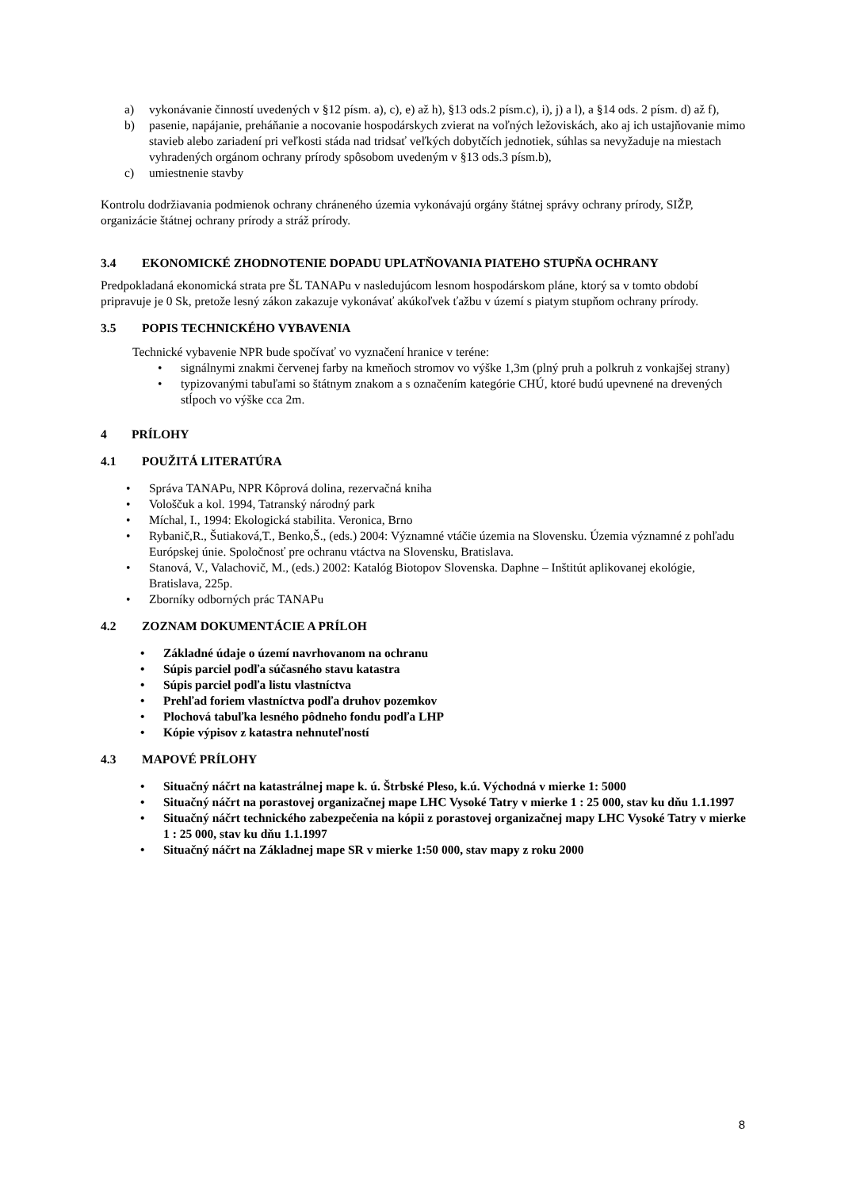a) vykonávanie činností uvedených v §12 písm. a), c), e) až h), §13 ods.2 písm.c), i), j) a l), a §14 ods. 2 písm. d) až f),
b) pasenie, napájanie, preháňanie a nocovanie hospodárskych zvierat na voľných ležoviskách, ako aj ich ustajňovanie mimo stavieb alebo zariadení pri veľkosti stáda nad tridsať veľkých dobytčích jednotiek, súhlas sa nevyžaduje na miestach vyhradených orgánom ochrany prírody spôsobom uvedeným v §13 ods.3 písm.b),
c) umiestnenie stavby
Kontrolu dodržiavania podmienok ochrany chráneného územia vykonávajú orgány štátnej správy ochrany prírody, SIŽP, organizácie štátnej ochrany prírody a stráž prírody.
3.4 EKONOMICKÉ ZHODNOTENIE DOPADU UPLATŇOVANIA PIATEHO STUPŇA OCHRANY
Predpokladaná ekonomická strata pre ŠL TANAPu v nasledujúcom lesnom hospodárskom pláne, ktorý sa v tomto období pripravuje je 0 Sk, pretože lesný zákon zakazuje vykonávať akúkoľvek ťažbu v území s piatym stupňom ochrany prírody.
3.5 POPIS TECHNICKÉHO VYBAVENIA
Technické vybavenie NPR bude spočívať vo vyznačení hranice v teréne:
• signálnymi znakmi červenej farby na kmeňoch stromov vo výške 1,3m (plný pruh a polkruh z vonkajšej strany)
• typizovanými tabuľami so štátnym znakom a s označením kategórie CHÚ, ktoré budú upevnené na drevených stĺpoch vo výške cca 2m.
4 PRÍLOHY
4.1 POUŽITÁ LITERATÚRA
• Správa TANAPu, NPR Kôprová dolina, rezervačná kniha
• Vološčuk a kol. 1994, Tatranský národný park
• Míchal, I., 1994: Ekologická stabilita. Veronica, Brno
• Rybanič,R., Šutiaková,T., Benko,Š., (eds.) 2004: Významné vtáčie územia na Slovensku. Územia významné z pohľadu Európskej únie. Spoločnosť pre ochranu vtáctva na Slovensku, Bratislava.
• Stanová, V., Valachovič, M., (eds.) 2002: Katalóg Biotopov Slovenska. Daphne – Inštitút aplikovanej ekológie, Bratislava, 225p.
• Zborníky odborných prác TANAPu
4.2 ZOZNAM DOKUMENTÁCIE A PRÍLOH
• Základné údaje o území navrhovanom na ochranu
• Súpis parciel podľa súčasného stavu katastra
• Súpis parciel podľa listu vlastníctva
• Prehľad foriem vlastníctva podľa druhov pozemkov
• Plochová tabuľka lesného pôdneho fondu podľa LHP
• Kópie výpisov z katastra nehnuteľností
4.3 MAPOVÉ PRÍLOHY
• Situačný náčrt na katastrálnej mape k. ú. Štrbské Pleso, k.ú. Východná v mierke 1: 5000
• Situačný náčrt na porastovej organizačnej mape LHC Vysoké Tatry v mierke 1 : 25 000, stav ku dňu 1.1.1997
• Situačný náčrt technického zabezpečenia na kópii z porastovej organizačnej mapy LHC Vysoké Tatry v mierke 1 : 25 000, stav ku dňu 1.1.1997
• Situačný náčrt na Základnej mape SR v mierke 1:50 000, stav mapy z roku 2000
8